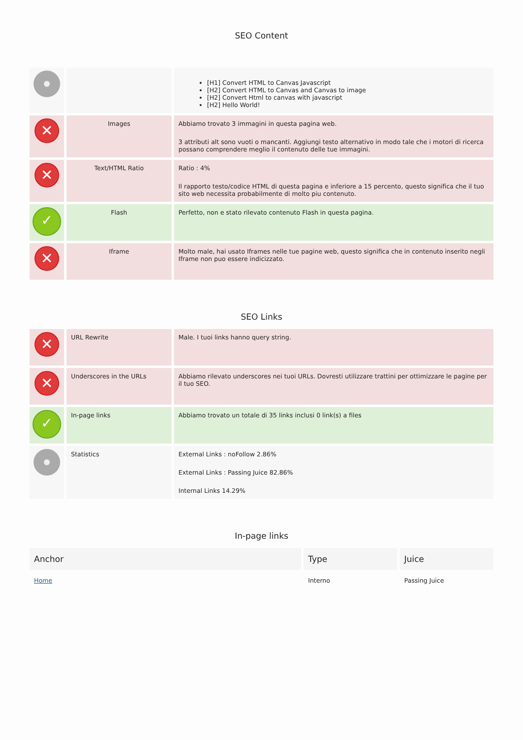SEO Content
| | | [H1] Convert HTML to Canvas Javascript [H2] Convert HTML to Canvas and Canvas to image [H2] Convert Html to canvas with javascript [H2] Hello World! |
| ✕ | Images | Abbiamo trovato 3 immagini in questa pagina web. 3 attributi alt sono vuoti o mancanti. Aggiungi testo alternativo in modo tale che i motori di ricerca possano comprendere meglio il contenuto delle tue immagini. |
| ✕ | Text/HTML Ratio | Ratio : 4% Il rapporto testo/codice HTML di questa pagina e inferiore a 15 percento, questo significa che il tuo sito web necessita probabilmente di molto piu contenuto. |
| ✓ | Flash | Perfetto, non e stato rilevato contenuto Flash in questa pagina. |
| ✕ | Iframe | Molto male, hai usato Iframes nelle tue pagine web, questo significa che in contenuto inserito negli Iframe non puo essere indicizzato. |
SEO Links
| ✕ | URL Rewrite | Male. I tuoi links hanno query string. |
| ✕ | Underscores in the URLs | Abbiamo rilevato underscores nei tuoi URLs. Dovresti utilizzare trattini per ottimizzare le pagine per il tuo SEO. |
| ✓ | In-page links | Abbiamo trovato un totale di 35 links inclusi 0 link(s) a files |
| | Statistics | External Links : noFollow 2.86% External Links : Passing Juice 82.86% Internal Links 14.29% |
In-page links
| Anchor | Type | Juice |
| --- | --- | --- |
| Home | Interno | Passing Juice |